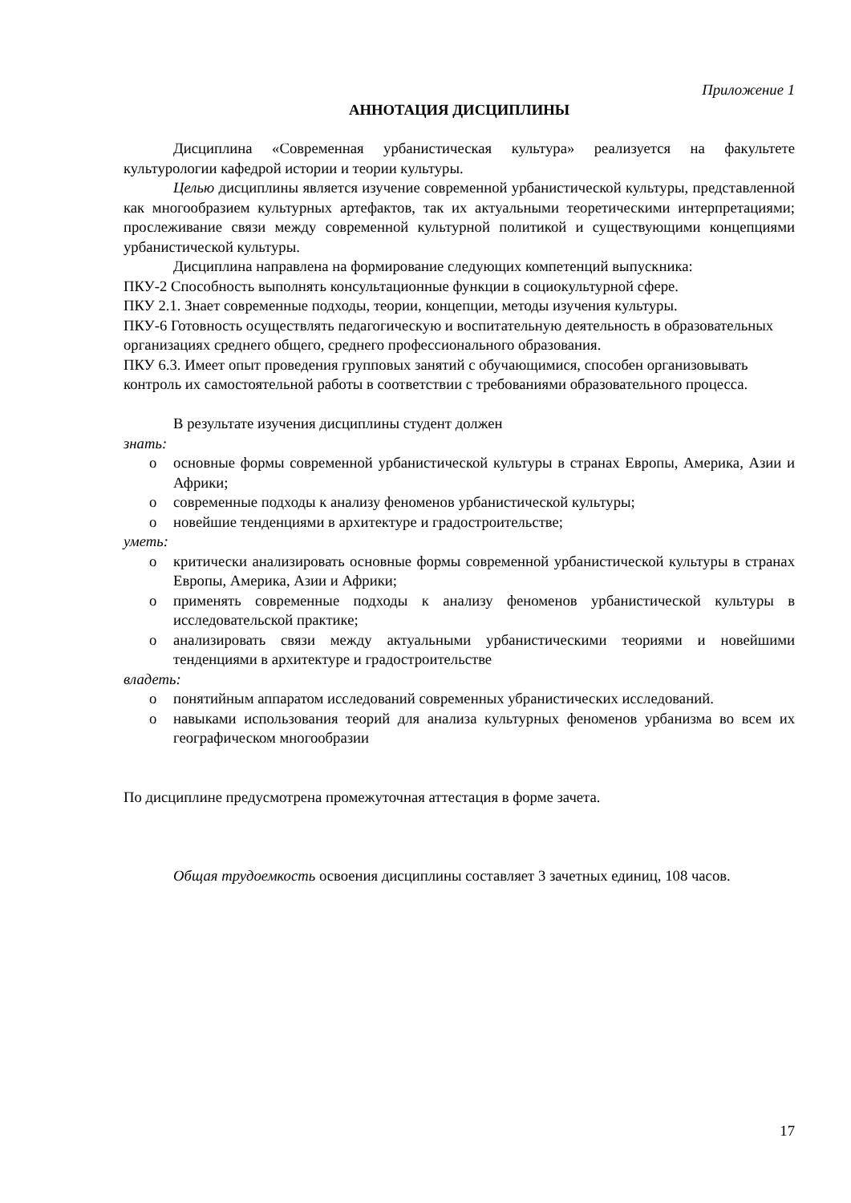Приложение 1
АННОТАЦИЯ ДИСЦИПЛИНЫ
Дисциплина «Современная урбанистическая культура» реализуется на факультете культурологии кафедрой истории и теории культуры.
Целью дисциплины является изучение современной урбанистической культуры, представленной как многообразием культурных артефактов, так их актуальными теоретическими интерпретациями; прослеживание связи между современной культурной политикой и существующими концепциями урбанистической культуры.
Дисциплина направлена на формирование следующих компетенций выпускника:
ПКУ-2 Способность выполнять консультационные функции в социокультурной сфере.
ПКУ 2.1. Знает современные подходы, теории, концепции, методы изучения культуры.
ПКУ-6 Готовность осуществлять педагогическую и воспитательную деятельность в образовательных организациях среднего общего, среднего профессионального образования.
ПКУ 6.3. Имеет опыт проведения групповых занятий с обучающимися, способен организовывать контроль их самостоятельной работы в соответствии с требованиями образовательного процесса.
В результате изучения дисциплины студент должен
знать:
o основные формы современной урбанистической культуры в странах Европы, Америка, Азии и Африки;
o современные подходы к анализу феноменов урбанистической культуры;
o новейшие тенденциями в архитектуре и градостроительстве;
уметь:
o критически анализировать основные формы современной урбанистической культуры в странах Европы, Америка, Азии и Африки;
o применять современные подходы к анализу феноменов урбанистической культуры в исследовательской практике;
o анализировать связи между актуальными урбанистическими теориями и новейшими тенденциями в архитектуре и градостроительстве
владеть:
o понятийным аппаратом исследований современных убранистических исследований.
o навыками использования теорий для анализа культурных феноменов урбанизма во всем их географическом многообразии
По дисциплине предусмотрена промежуточная аттестация в форме зачета.
Общая трудоемкость освоения дисциплины составляет 3 зачетных единиц, 108 часов.
17